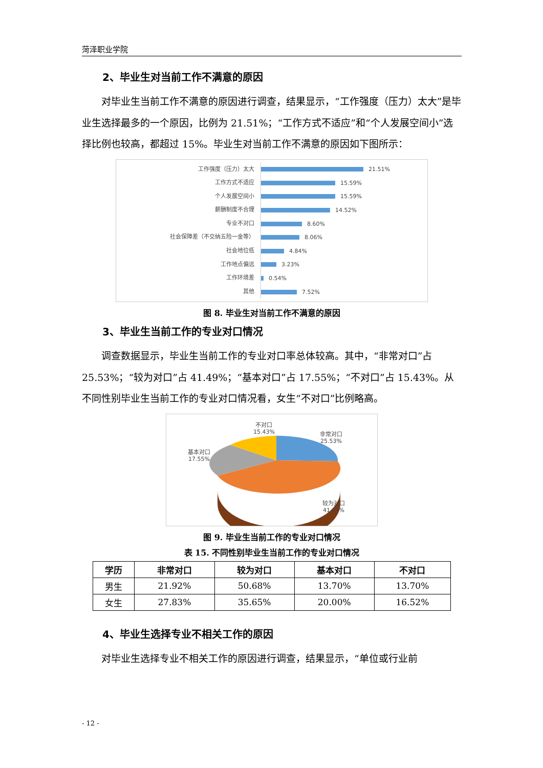菏泽职业学院
2、毕业生对当前工作不满意的原因
对毕业生当前工作不满意的原因进行调查，结果显示，“工作强度（压力）太大”是毕业生选择最多的一个原因，比例为 21.51%；“工作方式不适应”和“个人发展空间小”选择比例也较高，都超过 15%。毕业生对当前工作不满意的原因如下图所示：
工作强度（压力）太大
21.51%
工作方式不适应
15.59%
个人发展空间小
15.59%
薪酬制度不合理
14.52%
专业不对口
8.60%
社会保障差（不交纳五险一金等）
8.06%
社会地位低
4.84%
工作地点偏远
3.23%
工作环境差
0.54%
其他
7.52%
图 8. 毕业生对当前工作不满意的原因
3、毕业生当前工作的专业对口情况
调查数据显示，毕业生当前工作的专业对口率总体较高。其中，“非常对口”占 25.53%；“较为对口”占 41.49%；“基本对口”占 17.55%；“不对口”占 15.43%。从不同性别毕业生当前工作的专业对口情况看，女生“不对口”比例略高。
不对口
15.43%
非常对口
25.53%
基本对口
17.55%
较为对口
41.49%
图 9. 毕业生当前工作的专业对口情况
表 15. 不同性别毕业生当前工作的专业对口情况
| 学历 | 非常对口 | 较为对口 | 基本对口 | 不对口 |
| --- | --- | --- | --- | --- |
| 男生 | 21.92% | 50.68% | 13.70% | 13.70% |
| 女生 | 27.83% | 35.65% | 20.00% | 16.52% |
4、毕业生选择专业不相关工作的原因
对毕业生选择专业不相关工作的原因进行调查，结果显示，“单位或行业前
- 12 -